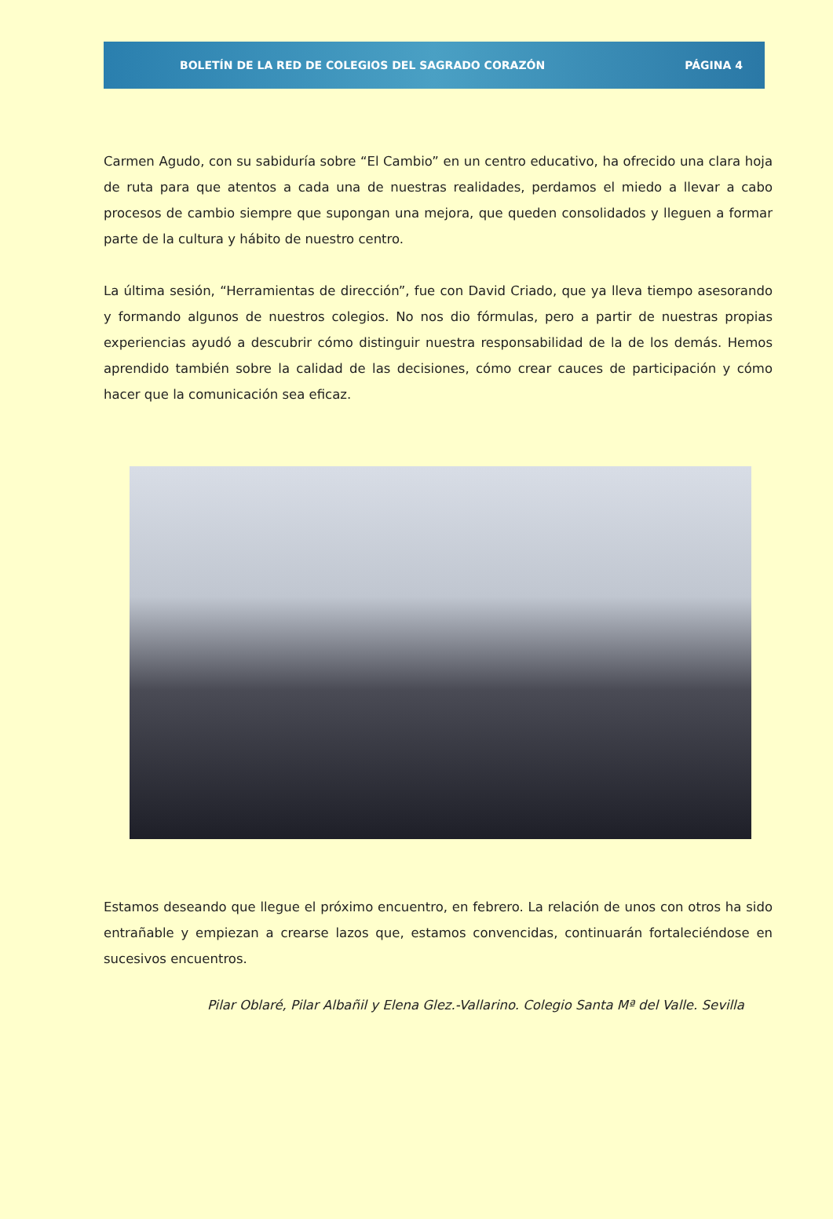BOLETÍN DE LA RED DE COLEGIOS DEL SAGRADO CORAZÓN PÁGINA 4
Carmen Agudo, con su sabiduría sobre “El Cambio” en un centro educativo, ha ofrecido una clara hoja de ruta para que atentos a cada una de nuestras realidades, perdamos el miedo a llevar a cabo procesos de cambio siempre que supongan una mejora, que queden consolidados y lleguen a formar parte de la cultura y hábito de nuestro centro.
La última sesión, “Herramientas de dirección”, fue con David Criado, que ya lleva tiempo asesorando y formando algunos de nuestros colegios. No nos dio fórmulas, pero a partir de nuestras propias experiencias ayudó a descubrir cómo distinguir nuestra responsabilidad de la de los demás. Hemos aprendido también sobre la calidad de las decisiones, cómo crear cauces de participación y cómo hacer que la comunicación sea eficaz.
Estamos deseando que llegue el próximo encuentro, en febrero. La relación de unos con otros ha sido entrañable y empiezan a crearse lazos que, estamos convencidas, continuarán fortaleciéndose en sucesivos encuentros.
Pilar Oblaré, Pilar Albañil y Elena Glez.-Vallarino. Colegio Santa Mª del Valle. Sevilla